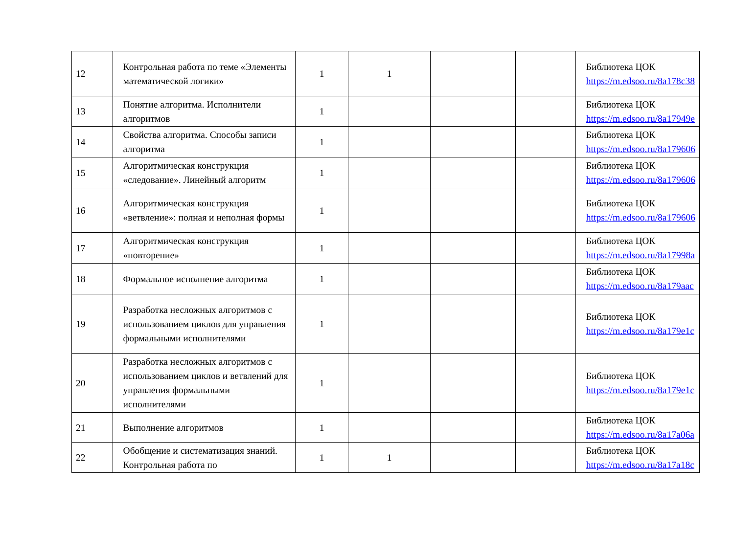| 12 | Контрольная работа по теме «Элементы математической логики» | 1 | 1 | | | Библиотека ЦОК https://m.edsoo.ru/8a178c38 |
| 13 | Понятие алгоритма. Исполнители алгоритмов | 1 | | | | Библиотека ЦОК https://m.edsoo.ru/8a17949e |
| 14 | Свойства алгоритма. Способы записи алгоритма | 1 | | | | Библиотека ЦОК https://m.edsoo.ru/8a179606 |
| 15 | Алгоритмическая конструкция «следование». Линейный алгоритм | 1 | | | | Библиотека ЦОК https://m.edsoo.ru/8a179606 |
| 16 | Алгоритмическая конструкция «ветвление»: полная и неполная формы | 1 | | | | Библиотека ЦОК https://m.edsoo.ru/8a179606 |
| 17 | Алгоритмическая конструкция «повторение» | 1 | | | | Библиотека ЦОК https://m.edsoo.ru/8a17998a |
| 18 | Формальное исполнение алгоритма | 1 | | | | Библиотека ЦОК https://m.edsoo.ru/8a179aac |
| 19 | Разработка несложных алгоритмов с использованием циклов для управления формальными исполнителями | 1 | | | | Библиотека ЦОК https://m.edsoo.ru/8a179e1c |
| 20 | Разработка несложных алгоритмов с использованием циклов и ветвлений для управления формальными исполнителями | 1 | | | | Библиотека ЦОК https://m.edsoo.ru/8a179e1c |
| 21 | Выполнение алгоритмов | 1 | | | | Библиотека ЦОК https://m.edsoo.ru/8a17a06a |
| 22 | Обобщение и систематизация знаний. Контрольная работа по | 1 | 1 | | | Библиотека ЦОК https://m.edsoo.ru/8a17a18c |